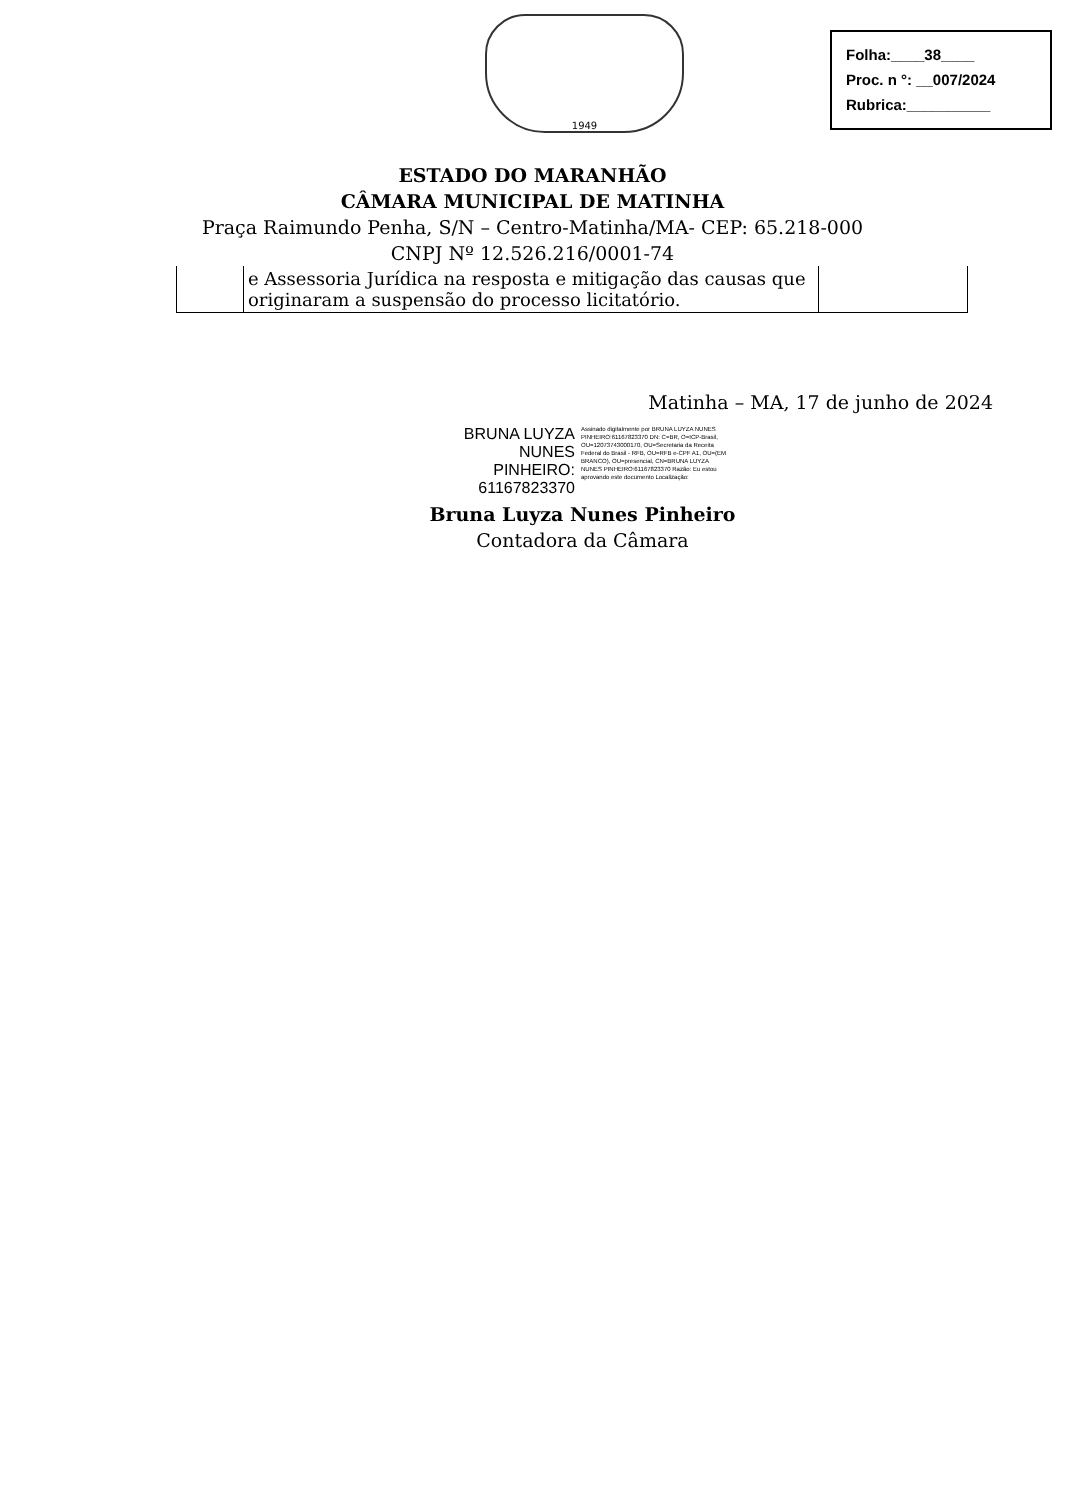1949
Folha:____38____
Proc. n °: __007/2024
Rubrica:__________
ESTADO DO MARANHÃO
CÂMARA MUNICIPAL DE MATINHA
Praça Raimundo Penha, S/N – Centro-Matinha/MA- CEP: 65.218-000
CNPJ Nº 12.526.216/0001-74
| | e Assessoria Jurídica na resposta e mitigação das causas que originaram a suspensão do processo licitatório. | |
Matinha – MA, 17 de junho de 2024
BRUNA LUYZA NUNES PINHEIRO: 61167823370
Assinado digitalmente por BRUNA LUYZA NUNES PINHEIRO:61167823370 DN: C=BR, O=ICP-Brasil, OU=12073743000170, OU=Secretaria da Receita Federal do Brasil - RFB, OU=RFB e-CPF A1, OU=(EM BRANCO), OU=presencial, CN=BRUNA LUYZA NUNES PINHEIRO:61167823370 Razão: Eu estou aprovando este documento Localização:
Bruna Luyza Nunes Pinheiro
Contadora da Câmara